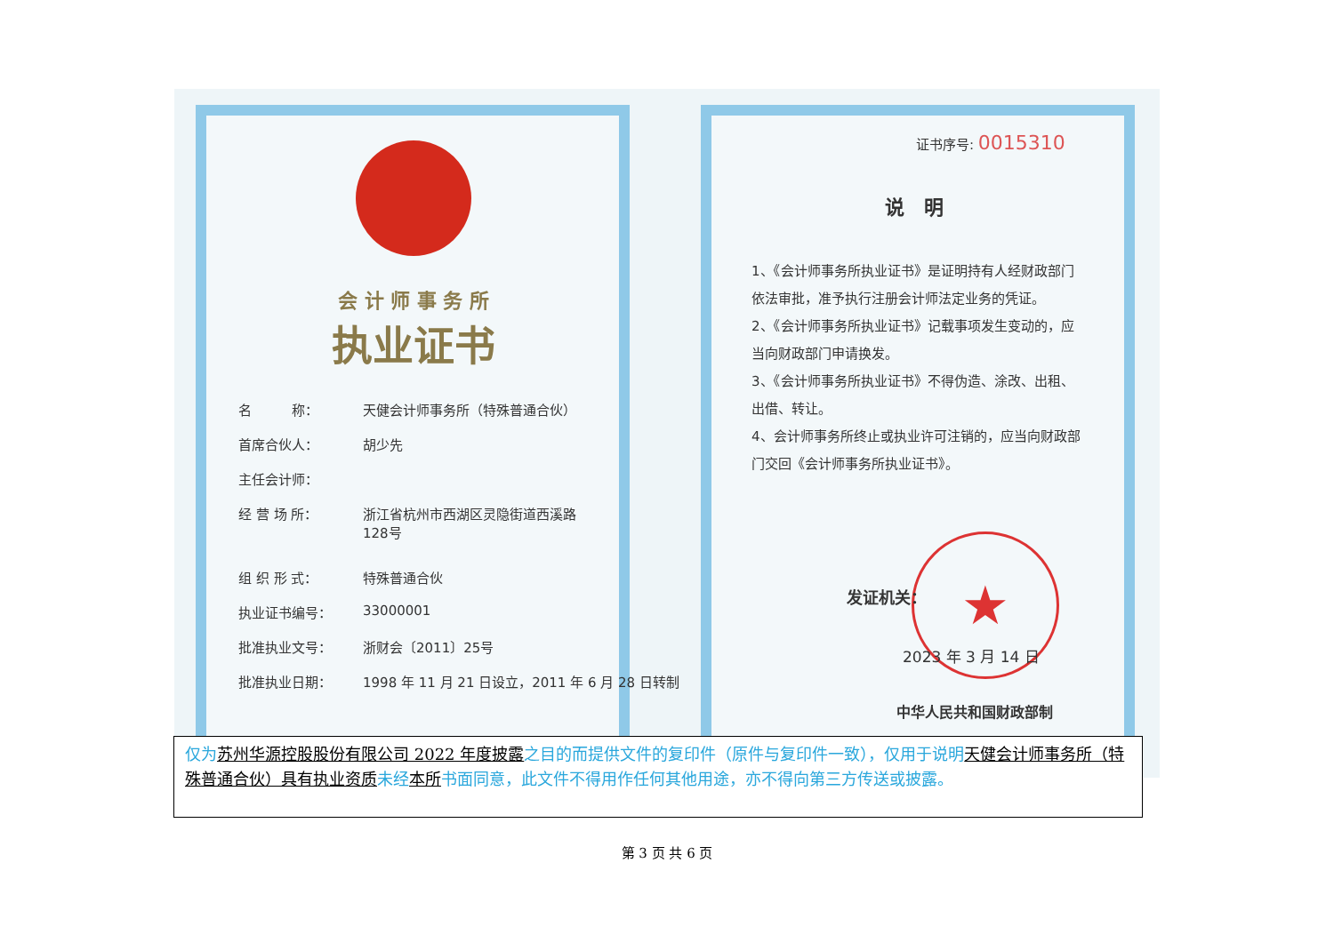会 计 师 事 务 所
执业证书
名　　　称： 天健会计师事务所（特殊普通合伙）
首席合伙人： 胡少先
主任会计师：
经 营 场 所： 浙江省杭州市西湖区灵隐街道西溪路
128号
组 织 形 式： 特殊普通合伙
执业证书编号： 33000001
批准执业文号： 浙财会〔2011〕25号
批准执业日期： 1998 年 11 月 21 日设立，2011 年 6 月 28 日转制
证书序号: 0015310
说　明
1、《会计师事务所执业证书》是证明持有人经财政部门依法审批，准予执行注册会计师法定业务的凭证。
2、《会计师事务所执业证书》记载事项发生变动的，应当向财政部门申请换发。
3、《会计师事务所执业证书》不得伪造、涂改、出租、出借、转让。
4、会计师事务所终止或执业许可注销的，应当向财政部门交回《会计师事务所执业证书》。
★
发证机关：
2023 年 3 月 14 日
中华人民共和国财政部制
仅为苏州华源控股股份有限公司 2022 年度披露之目的而提供文件的复印件（原件与复印件一致），仅用于说明天健会计师事务所（特殊普通合伙）具有执业资质未经本所书面同意，此文件不得用作任何其他用途，亦不得向第三方传送或披露。
第 3 页 共 6 页